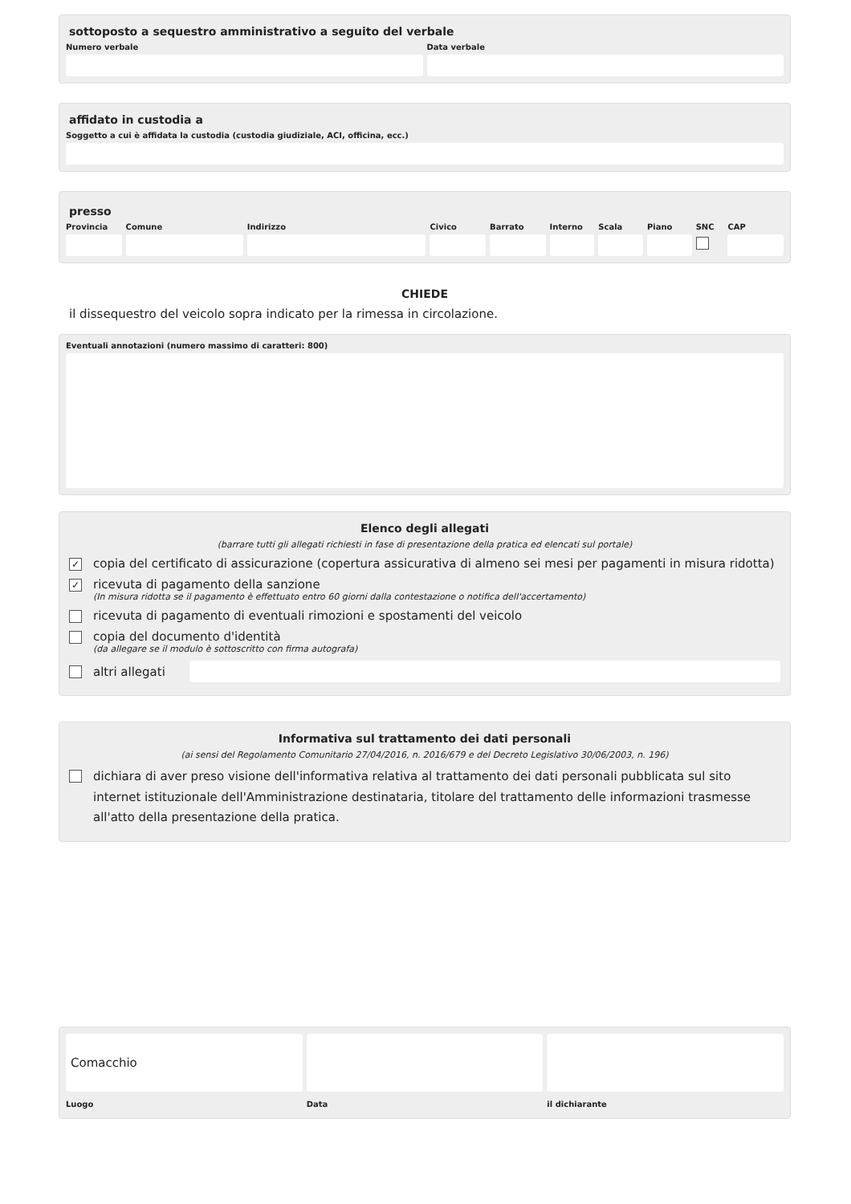sottoposto a sequestro amministrativo a seguito del verbale
Numero verbale Data verbale
affidato in custodia a
Soggetto a cui è affidata la custodia (custodia giudiziale, ACI, officina, ecc.)
presso
Provincia Comune Indirizzo Civico Barrato Interno Scala Piano SNC CAP
CHIEDE
il dissequestro del veicolo sopra indicato per la rimessa in circolazione.
Eventuali annotazioni (numero massimo di caratteri: 800)
Elenco degli allegati
(barrare tutti gli allegati richiesti in fase di presentazione della pratica ed elencati sul portale)
✓ copia del certificato di assicurazione (copertura assicurativa di almeno sei mesi per pagamenti in misura ridotta)
✓ ricevuta di pagamento della sanzione
(In misura ridotta se il pagamento è effettuato entro 60 giorni dalla contestazione o notifica dell'accertamento)
ricevuta di pagamento di eventuali rimozioni e spostamenti del veicolo
copia del documento d'identità
(da allegare se il modulo è sottoscritto con firma autografa)
altri allegati
Informativa sul trattamento dei dati personali
(ai sensi del Regolamento Comunitario 27/04/2016, n. 2016/679 e del Decreto Legislativo 30/06/2003, n. 196)
dichiara di aver preso visione dell'informativa relativa al trattamento dei dati personali pubblicata sul sito internet istituzionale dell'Amministrazione destinataria, titolare del trattamento delle informazioni trasmesse all'atto della presentazione della pratica.
Comacchio
Luogo
Data il dichiarante